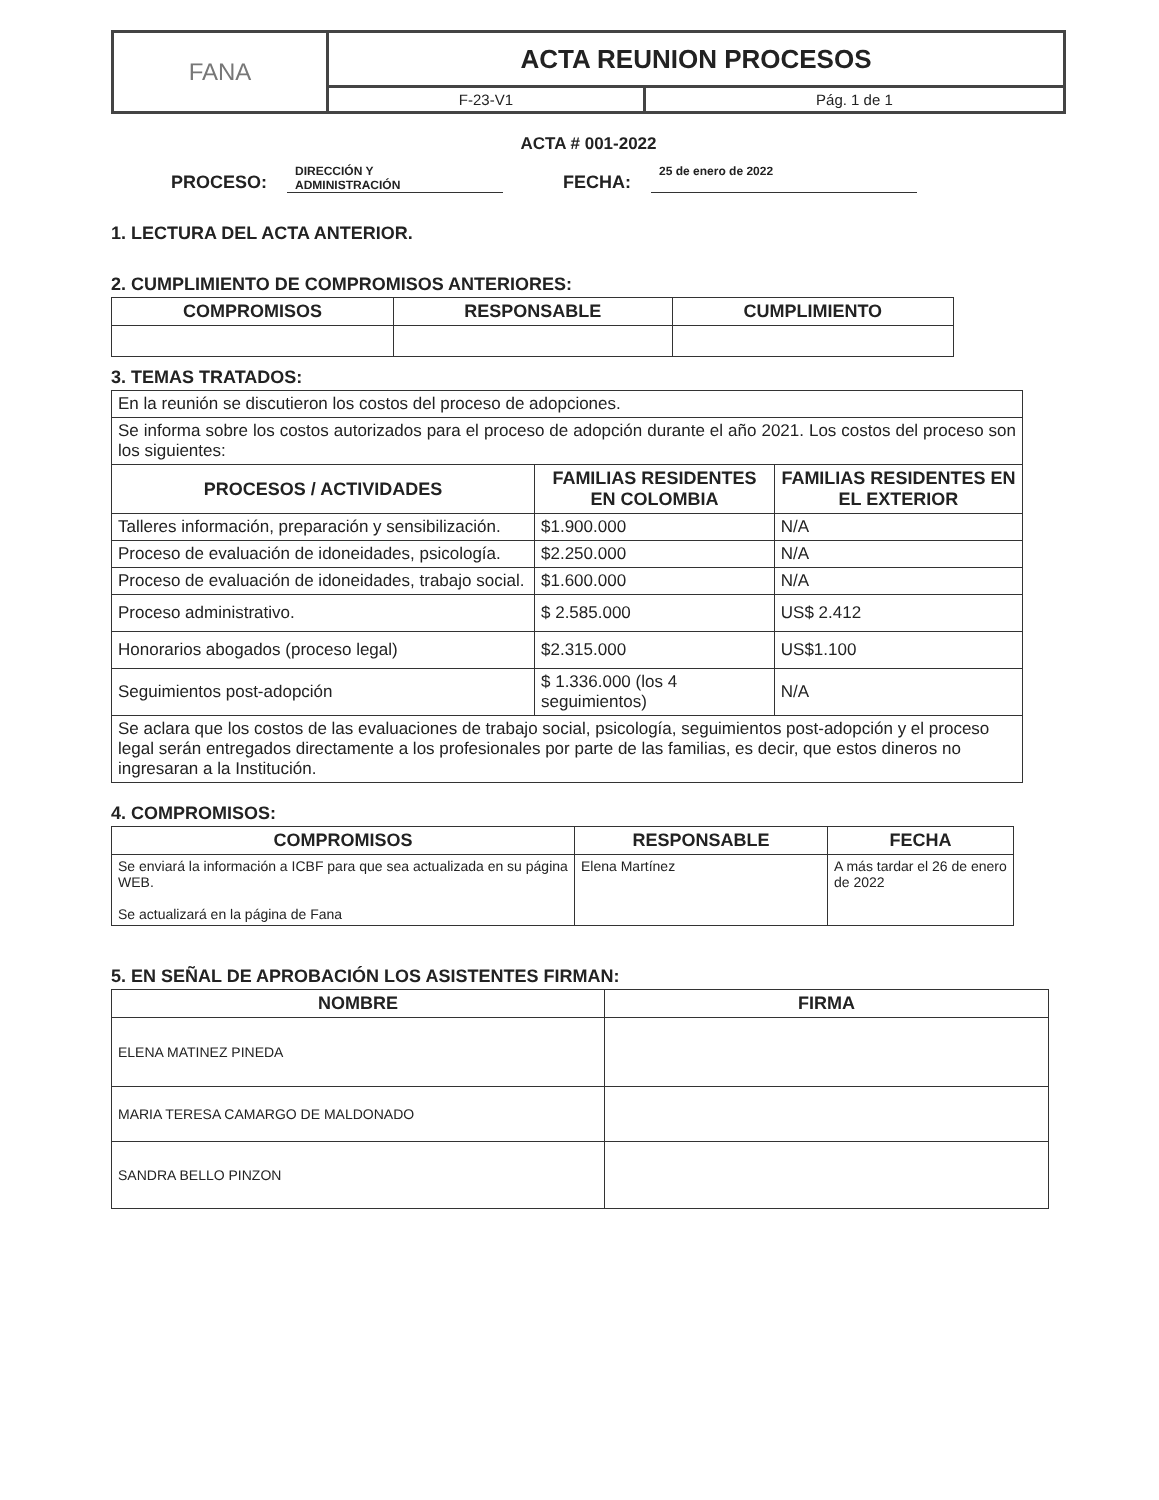| FANA | ACTA REUNION PROCESOS | |
| | F-23-V1 | Pág. 1 de 1 |
ACTA # 001-2022
PROCESO: DIRECCIÓN Y
ADMINISTRACIÓN FECHA: 25 de enero de 2022
1. LECTURA DEL ACTA ANTERIOR.
2. CUMPLIMIENTO DE COMPROMISOS ANTERIORES:
| COMPROMISOS | RESPONSABLE | CUMPLIMIENTO |
| --- | --- | --- |
3. TEMAS TRATADOS:
| En la reunión se discutieron los costos del proceso de adopciones. | | |
| Se informa sobre los costos autorizados para el proceso de adopción durante el año 2021. Los costos del proceso son los siguientes: | | |
| PROCESOS / ACTIVIDADES | FAMILIAS RESIDENTES EN COLOMBIA | FAMILIAS RESIDENTES EN EL EXTERIOR |
| Talleres información, preparación y sensibilización. | $1.900.000 | N/A |
| Proceso de evaluación de idoneidades, psicología. | $2.250.000 | N/A |
| Proceso de evaluación de idoneidades, trabajo social. | $1.600.000 | N/A |
| Proceso administrativo. | $ 2.585.000 | US$ 2.412 |
| Honorarios abogados (proceso legal) | $2.315.000 | US$1.100 |
| Seguimientos post-adopción | $ 1.336.000 (los 4 seguimientos) | N/A |
| Se aclara que los costos de las evaluaciones de trabajo social, psicología, seguimientos post-adopción y el proceso legal serán entregados directamente a los profesionales por parte de las familias, es decir, que estos dineros no ingresaran a la Institución. | | |
4. COMPROMISOS:
| COMPROMISOS | RESPONSABLE | FECHA |
| --- | --- | --- |
| Se enviará la información a ICBF para que sea actualizada en su página WEB. Se actualizará en la página de Fana | Elena Martínez | A más tardar el 26 de enero de 2022 |
5. EN SEÑAL DE APROBACIÓN LOS ASISTENTES FIRMAN:
| NOMBRE | FIRMA |
| --- | --- |
| ELENA MATINEZ PINEDA | |
| MARIA TERESA CAMARGO DE MALDONADO | |
| SANDRA BELLO PINZON | |